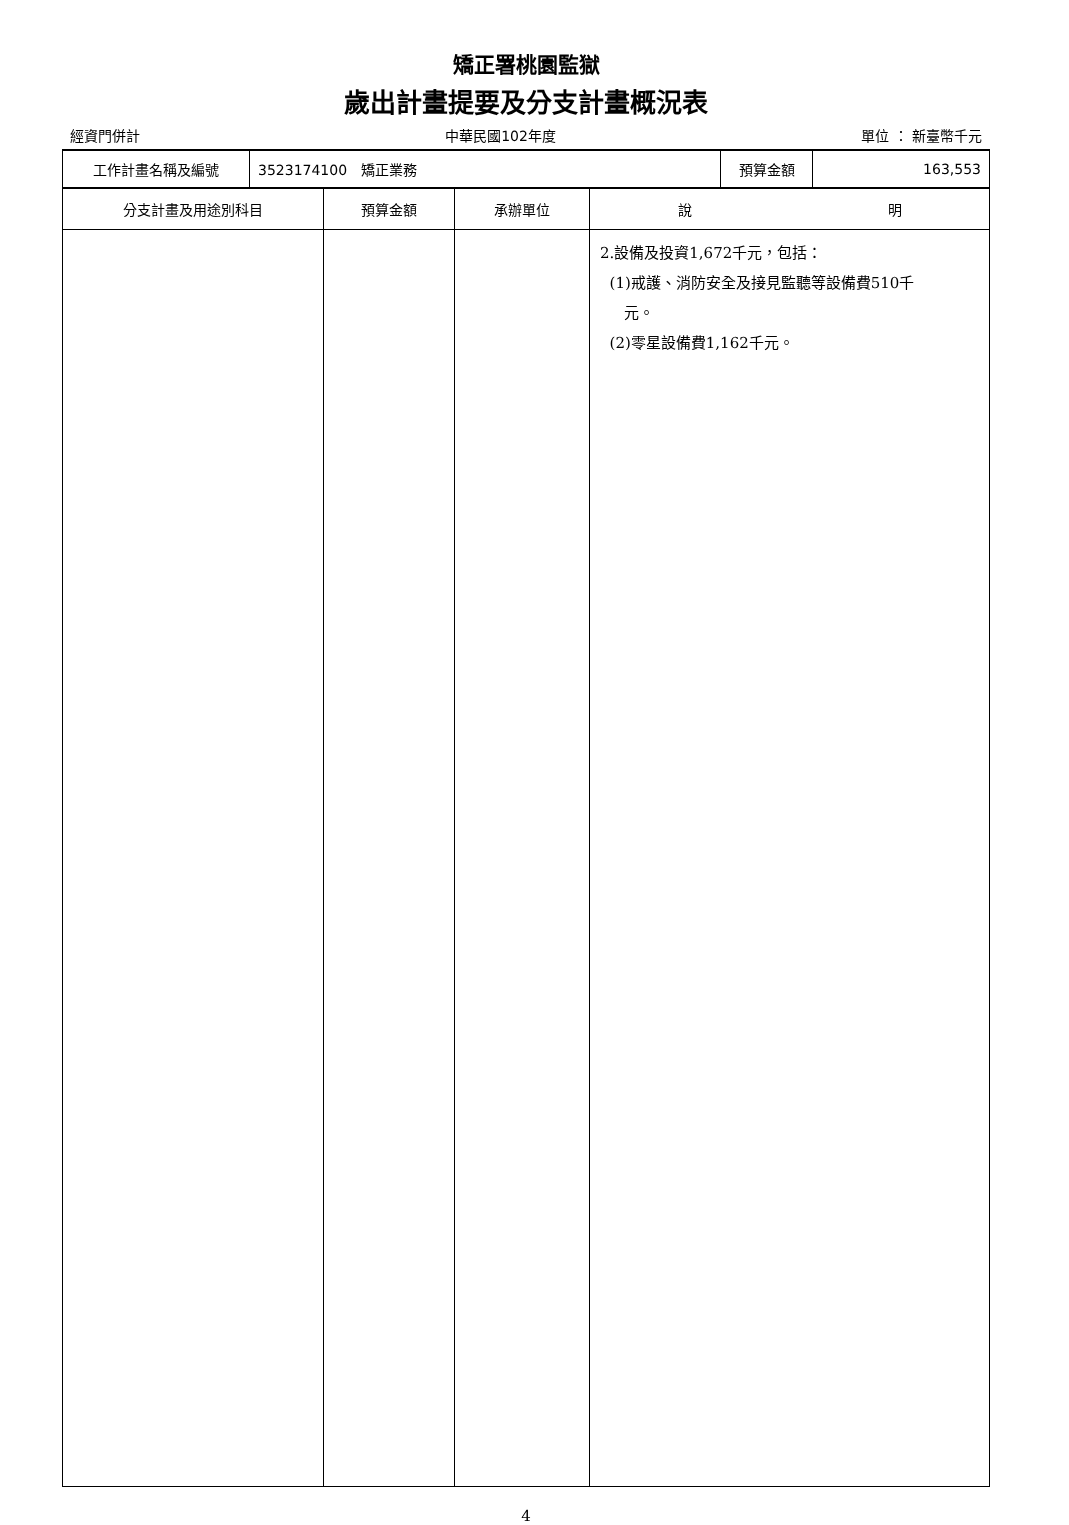矯正署桃園監獄
歲出計畫提要及分支計畫概況表
經資門併計 中華民國102年度 單位 ： 新臺幣千元
| 工作計畫名稱及編號 | 3523174100 矯正業務 | 預算金額 | 163,553 |
| 分支計畫及用途別科目 | 預算金額 | 承辦單位 | 說 明 |
| --- | --- | --- | --- |
| | | | 2.設備及投資1,672千元，包括： (1)戒護、消防安全及接見監聽等設備費510千 元。 (2)零星設備費1,162千元。 |
4